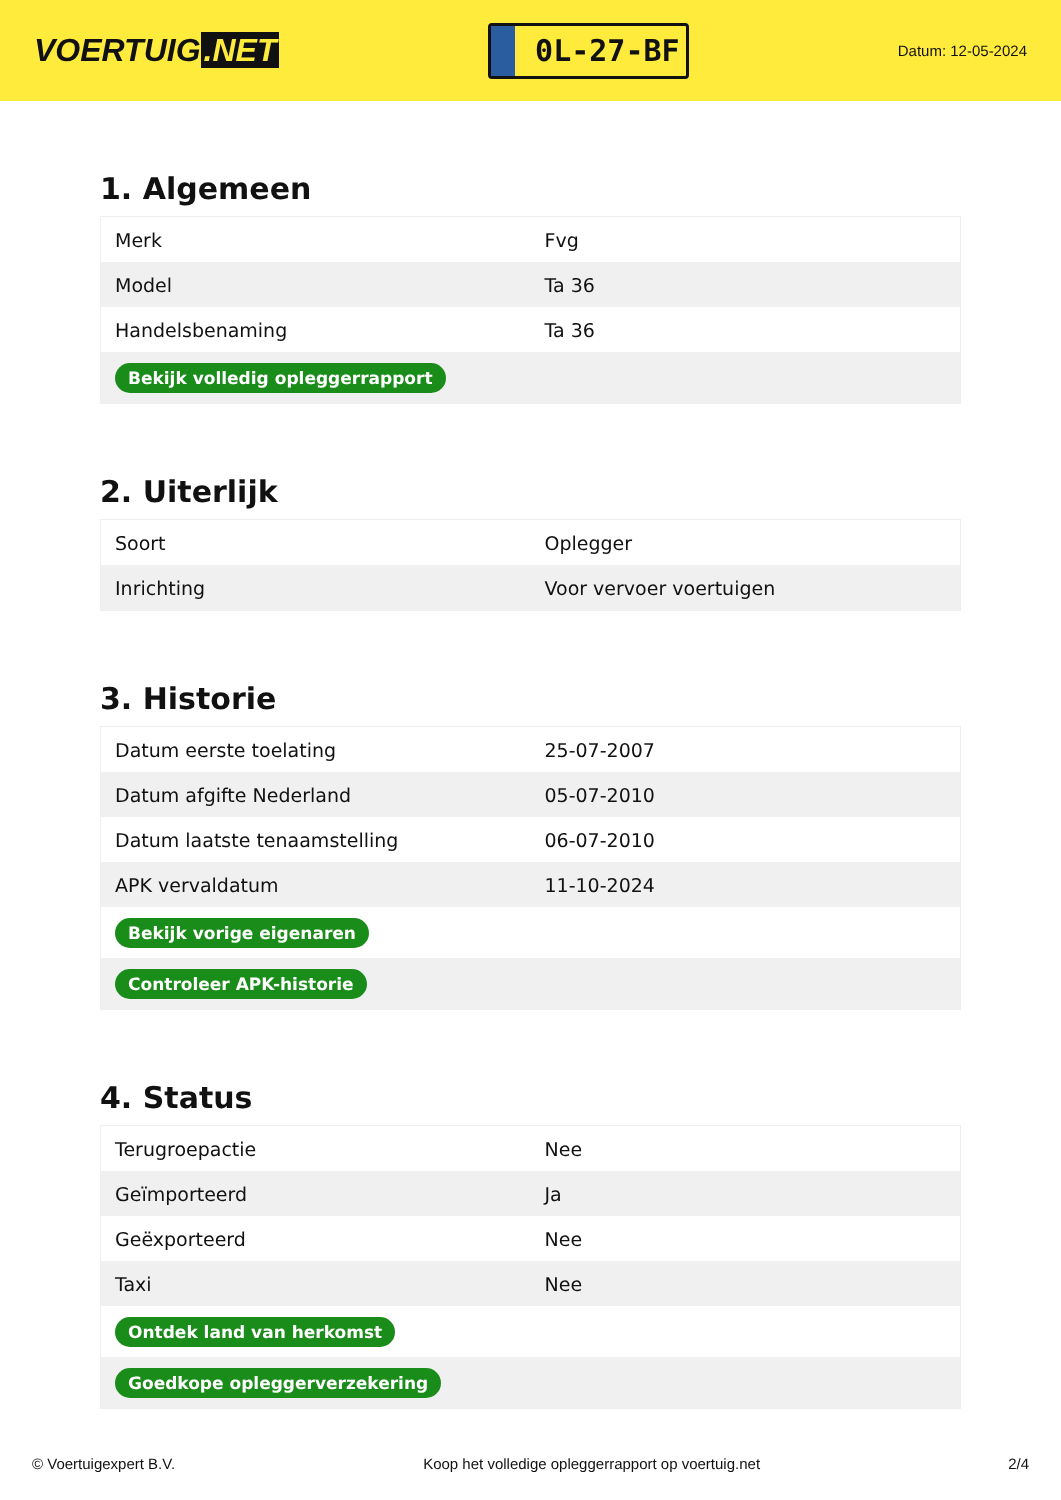VOERTUIG.NET
0L-27-BF
Datum: 12-05-2024
1. Algemeen
| Merk | Fvg |
| Model | Ta 36 |
| Handelsbenaming | Ta 36 |
| Bekijk volledig opleggerrapport | |
2. Uiterlijk
| Soort | Oplegger |
| Inrichting | Voor vervoer voertuigen |
3. Historie
| Datum eerste toelating | 25-07-2007 |
| Datum afgifte Nederland | 05-07-2010 |
| Datum laatste tenaamstelling | 06-07-2010 |
| APK vervaldatum | 11-10-2024 |
| Bekijk vorige eigenaren | |
| Controleer APK-historie | |
4. Status
| Terugroepactie | Nee |
| Geïmporteerd | Ja |
| Geëxporteerd | Nee |
| Taxi | Nee |
| Ontdek land van herkomst | |
| Goedkope opleggerverzekering | |
© Voertuigexpert B.V. Koop het volledige opleggerrapport op voertuig.net 2/4